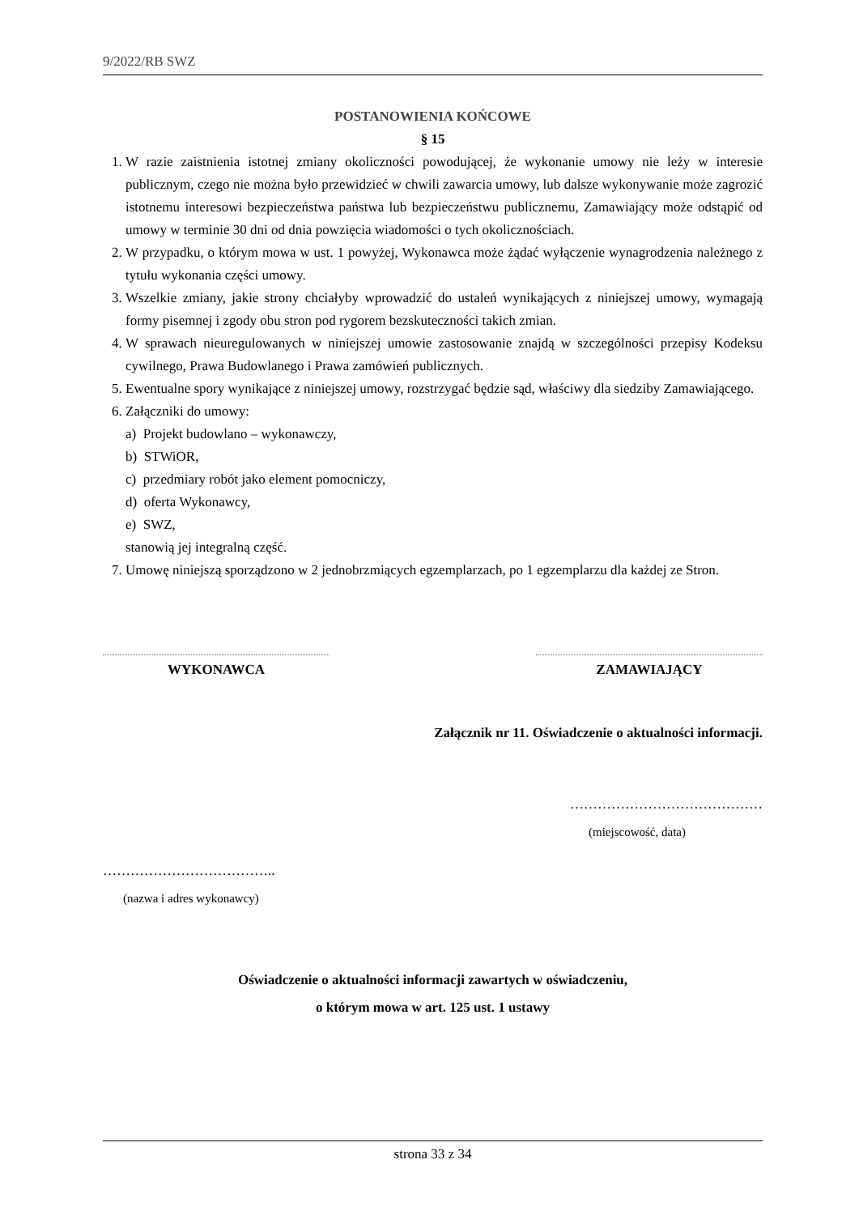9/2022/RB SWZ
POSTANOWIENIA KOŃCOWE
§ 15
1. W razie zaistnienia istotnej zmiany okoliczności powodującej, że wykonanie umowy nie leży w interesie publicznym, czego nie można było przewidzieć w chwili zawarcia umowy, lub dalsze wykonywanie może zagrozić istotnemu interesowi bezpieczeństwa państwa lub bezpieczeństwu publicznemu, Zamawiający może odstąpić od umowy w terminie 30 dni od dnia powzięcia wiadomości o tych okolicznościach.
2. W przypadku, o którym mowa w ust. 1 powyżej, Wykonawca może żądać wyłączenie wynagrodzenia należnego z tytułu wykonania części umowy.
3. Wszelkie zmiany, jakie strony chciałyby wprowadzić do ustaleń wynikających z niniejszej umowy, wymagają formy pisemnej i zgody obu stron pod rygorem bezskuteczności takich zmian.
4. W sprawach nieuregulowanych w niniejszej umowie zastosowanie znajdą w szczególności przepisy Kodeksu cywilnego, Prawa Budowlanego i Prawa zamówień publicznych.
5. Ewentualne spory wynikające z niniejszej umowy, rozstrzygać będzie sąd, właściwy dla siedziby Zamawiającego.
6. Załączniki do umowy:
a) Projekt budowlano – wykonawczy,
b) STWiOR,
c) przedmiary robót jako element pomocniczy,
d) oferta Wykonawcy,
e) SWZ,
stanowią jej integralną część.
7. Umowę niniejszą sporządzono w 2 jednobrzmiących egzemplarzach, po 1 egzemplarzu dla każdej ze Stron.
WYKONAWCA ZAMAWIAJĄCY
Załącznik nr 11. Oświadczenie o aktualności informacji.
……………………………………
(miejscowość, data)
………………………………..
(nazwa i adres wykonawcy)
Oświadczenie o aktualności informacji zawartych w oświadczeniu,
o którym mowa w art. 125 ust. 1 ustawy
strona 33 z 34